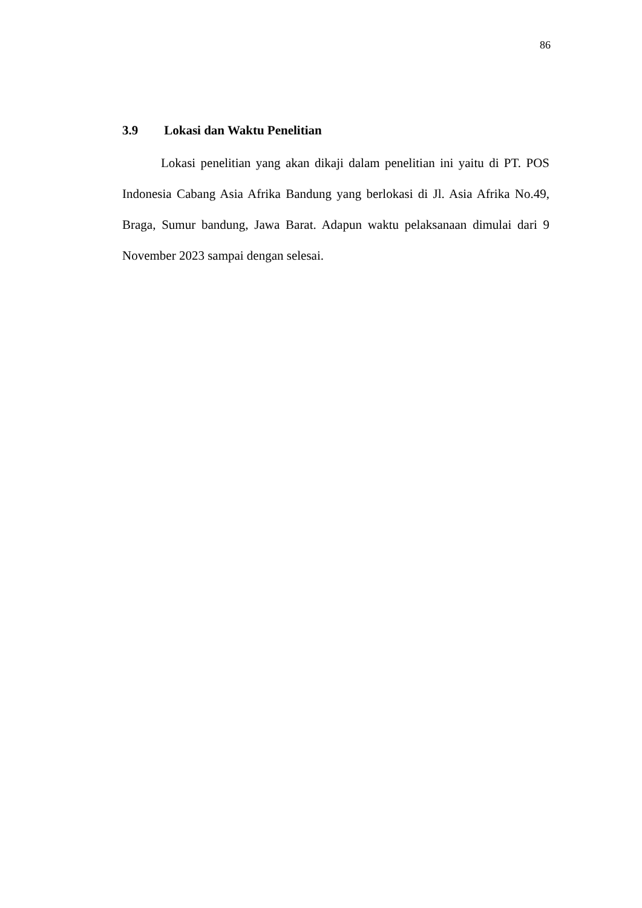86
3.9 Lokasi dan Waktu Penelitian
Lokasi penelitian yang akan dikaji dalam penelitian ini yaitu di PT. POS Indonesia Cabang Asia Afrika Bandung yang berlokasi di Jl. Asia Afrika No.49, Braga, Sumur bandung, Jawa Barat. Adapun waktu pelaksanaan dimulai dari 9 November 2023 sampai dengan selesai.